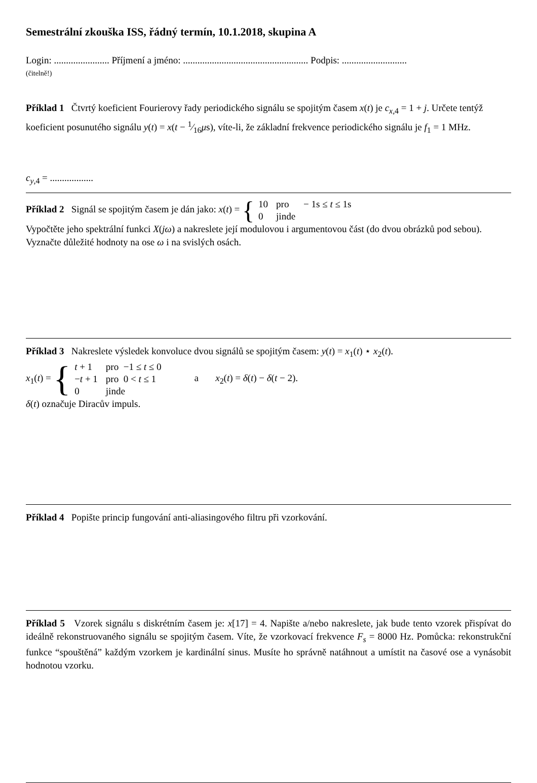Semestrální zkouška ISS, řádný termín, 10.1.2018, skupina A
Login: ....................... Příjmení a jméno: .................................................... Podpis: ...........................
(čitelně!)
Příklad 1 Čtvrtý koeficient Fourierovy řady periodického signálu se spojitým časem x(t) je c<sub>x,4</sub> = 1 + j. Určete tentýž koeficient posunutého signálu y(t) = x(t − 1⁄16μs), víte-li, že základní frekvence periodického signálu je f<sub>1</sub> = 1 MHz.
c<sub>y,4</sub> = ..................
Příklad 2 Signál se spojitým časem je dán jako: x(t) = {
| 10 | pro | − 1s ≤ t ≤ 1s |
| 0 | jinde | |
Vypočtěte jeho spektrální funkci X(jω) a nakreslete její modulovou i argumentovou část (do dvou obrázků pod sebou). Vyznačte důležité hodnoty na ose ω i na svislých osách.
Příklad 3 Nakreslete výsledek konvoluce dvou signálů se spojitým časem: y(t) = x<sub>1</sub>(t) ⋆ x<sub>2</sub>(t).
x<sub>1</sub>(t) = {
| t + 1 | pro −1 ≤ t ≤ 0 |
| − t + 1 | pro 0 < t ≤ 1 |
| 0 | jinde |
a x<sub>2</sub>(t) = δ(t) − δ(t − 2).
δ(t) označuje Diracův impuls.
Příklad 4 Popište princip fungování anti-aliasingového filtru při vzorkování.
Příklad 5 Vzorek signálu s diskrétním časem je: x[17] = 4. Napište a/nebo nakreslete, jak bude tento vzorek přispívat do ideálně rekonstruovaného signálu se spojitým časem. Víte, že vzorkovací frekvence F<sub>s</sub> = 8000 Hz. Pomůcka: rekonstrukční funkce “spouštěná” každým vzorkem je kardinální sinus. Musíte ho správně natáhnout a umístit na časové ose a vynásobit hodnotou vzorku.